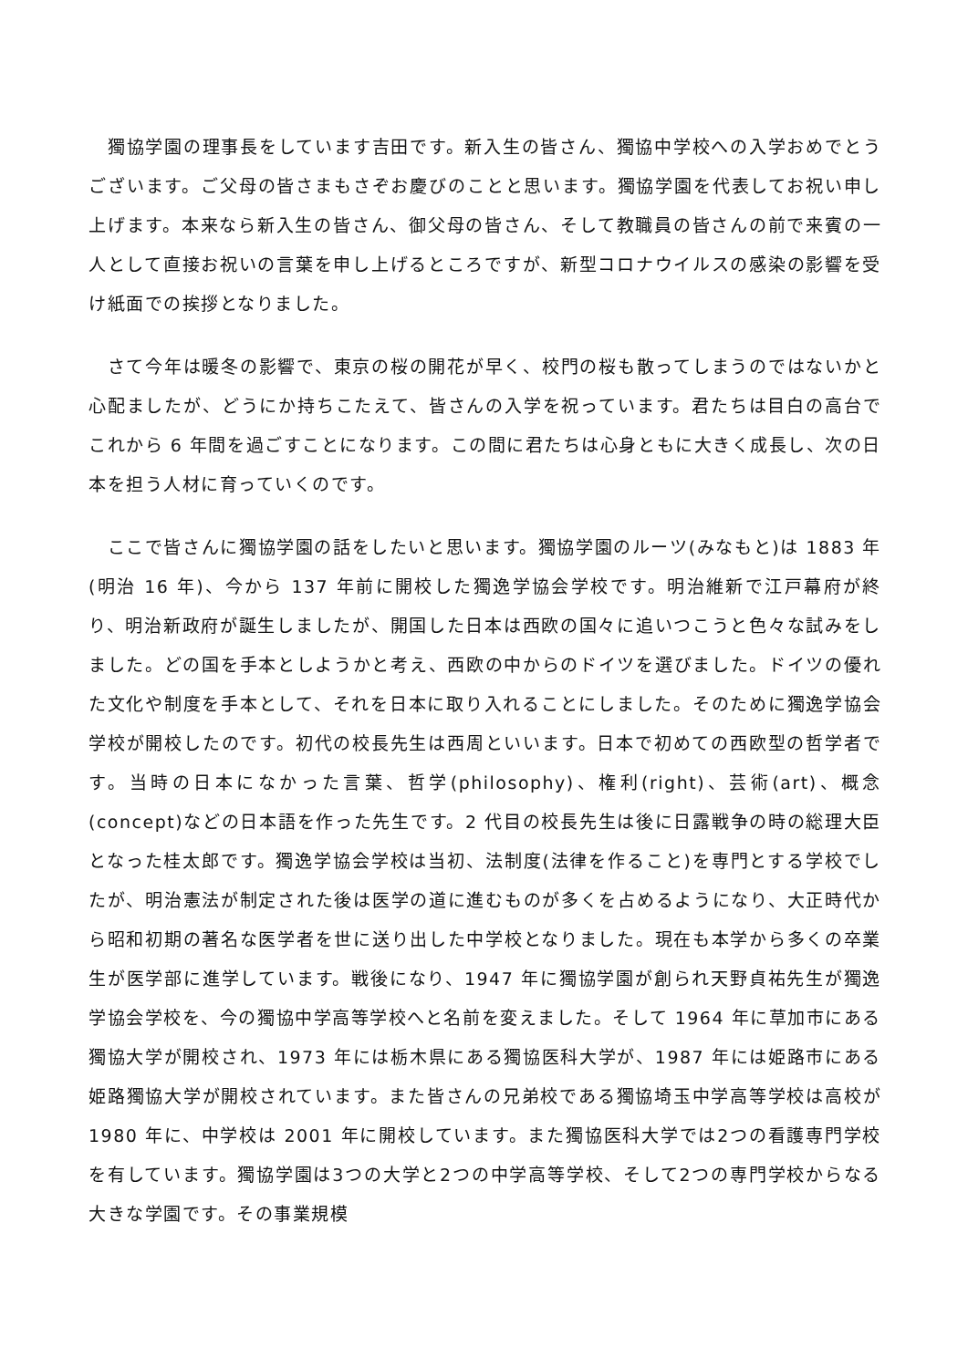獨協学園の理事長をしています吉田です。新入生の皆さん、獨協中学校への入学おめでとうございます。ご父母の皆さまもさぞお慶びのことと思います。獨協学園を代表してお祝い申し上げます。本来なら新入生の皆さん、御父母の皆さん、そして教職員の皆さんの前で来賓の一人として直接お祝いの言葉を申し上げるところですが、新型コロナウイルスの感染の影響を受け紙面での挨拶となりました。
　さて今年は暖冬の影響で、東京の桜の開花が早く、校門の桜も散ってしまうのではないかと心配ましたが、どうにか持ちこたえて、皆さんの入学を祝っています。君たちは目白の高台でこれから 6 年間を過ごすことになります。この間に君たちは心身ともに大きく成長し、次の日本を担う人材に育っていくのです。
　ここで皆さんに獨協学園の話をしたいと思います。獨協学園のルーツ(みなもと)は 1883 年(明治 16 年)、今から 137 年前に開校した獨逸学協会学校です。明治維新で江戸幕府が終り、明治新政府が誕生しましたが、開国した日本は西欧の国々に追いつこうと色々な試みをしました。どの国を手本としようかと考え、西欧の中からのドイツを選びました。ドイツの優れた文化や制度を手本として、それを日本に取り入れることにしました。そのために獨逸学協会学校が開校したのです。初代の校長先生は西周といいます。日本で初めての西欧型の哲学者です。当時の日本になかった言葉、哲学(philosophy)、権利(right)、芸術(art)、概念(concept)などの日本語を作った先生です。2 代目の校長先生は後に日露戦争の時の総理大臣となった桂太郎です。獨逸学協会学校は当初、法制度(法律を作ること)を専門とする学校でしたが、明治憲法が制定された後は医学の道に進むものが多くを占めるようになり、大正時代から昭和初期の著名な医学者を世に送り出した中学校となりました。現在も本学から多くの卒業生が医学部に進学しています。戦後になり、1947 年に獨協学園が創られ天野貞祐先生が獨逸学協会学校を、今の獨協中学高等学校へと名前を変えました。そして 1964 年に草加市にある獨協大学が開校され、1973 年には栃木県にある獨協医科大学が、1987 年には姫路市にある姫路獨協大学が開校されています。また皆さんの兄弟校である獨協埼玉中学高等学校は高校が 1980 年に、中学校は 2001 年に開校しています。また獨協医科大学では2つの看護専門学校を有しています。獨協学園は3つの大学と2つの中学高等学校、そして2つの専門学校からなる大きな学園です。その事業規模